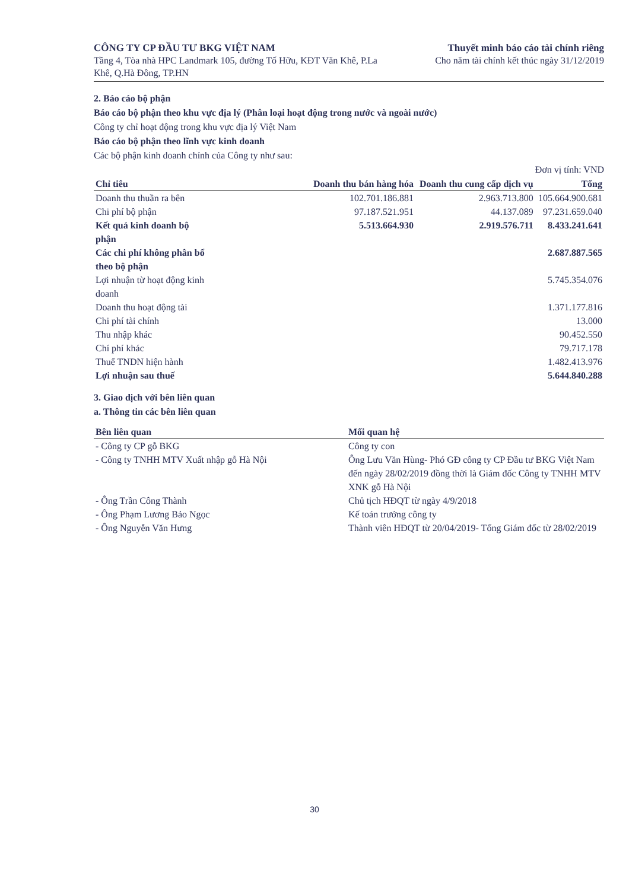CÔNG TY CP ĐẦU TƯ BKG VIỆT NAM
Tầng 4, Tòa nhà HPC Landmark 105, đường Tố Hữu, KĐT Văn Khê, P.La Khê, Q.Hà Đông, TP.HN
Thuyết minh báo cáo tài chính riêng
Cho năm tài chính kết thúc ngày 31/12/2019
2. Báo cáo bộ phận
Báo cáo bộ phận theo khu vực địa lý (Phân loại hoạt động trong nước và ngoài nước)
Công ty chỉ hoạt động trong khu vực địa lý Việt Nam
Báo cáo bộ phận theo lĩnh vực kinh doanh
Các bộ phận kinh doanh chính của Công ty như sau:
Đơn vị tính: VND
| Chỉ tiêu | Doanh thu bán hàng hóa | Doanh thu cung cấp dịch vụ | Tổng |
| --- | --- | --- | --- |
| Doanh thu thuần ra bên | 102.701.186.881 | 2.963.713.800 | 105.664.900.681 |
| Chi phí bộ phận | 97.187.521.951 | 44.137.089 | 97.231.659.040 |
| Kết quả kinh doanh bộ phận | 5.513.664.930 | 2.919.576.711 | 8.433.241.641 |
| Các chi phí không phân bổ theo bộ phận | | | 2.687.887.565 |
| Lợi nhuận từ hoạt động kinh doanh | | | 5.745.354.076 |
| Doanh thu hoạt động tài | | | 1.371.177.816 |
| Chi phí tài chính | | | 13.000 |
| Thu nhập khác | | | 90.452.550 |
| Chí phí khác | | | 79.717.178 |
| Thuế TNDN hiện hành | | | 1.482.413.976 |
| Lợi nhuận sau thuế | | | 5.644.840.288 |
3. Giao dịch với bên liên quan
a. Thông tin các bên liên quan
| Bên liên quan | Mối quan hệ |
| --- | --- |
| - Công ty CP gỗ BKG | Công ty con |
| - Công ty TNHH MTV Xuất nhập gỗ Hà Nội | Ông Lưu Văn Hùng- Phó GĐ công ty CP Đầu tư BKG Việt Nam đến ngày 28/02/2019 đồng thời là Giám đốc Công ty TNHH MTV XNK gỗ Hà Nội |
| - Ông Trần Công Thành | Chủ tịch HĐQT từ ngày 4/9/2018 |
| - Ông Phạm Lương Bảo Ngọc | Kế toán trưởng công ty |
| - Ông Nguyễn Văn Hưng | Thành viên HĐQT từ 20/04/2019- Tổng Giám đốc từ 28/02/2019 |
30